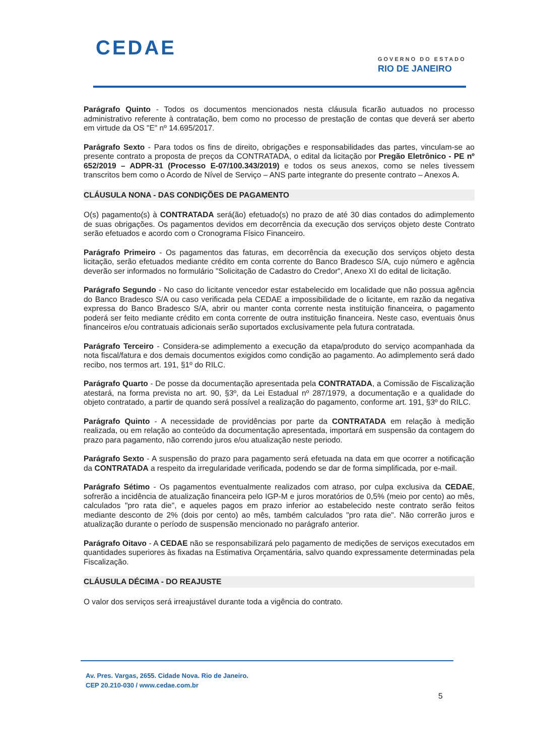CEDAE
GOVERNO DO ESTADO
RIO DE JANEIRO
Parágrafo Quinto - Todos os documentos mencionados nesta cláusula ficarão autuados no processo administrativo referente à contratação, bem como no processo de prestação de contas que deverá ser aberto em virtude da OS "E" nº 14.695/2017.
Parágrafo Sexto - Para todos os fins de direito, obrigações e responsabilidades das partes, vinculam-se ao presente contrato a proposta de preços da CONTRATADA, o edital da licitação por Pregão Eletrônico - PE nº 652/2019 – ADPR-31 (Processo E-07/100.343/2019) e todos os seus anexos, como se neles tivessem transcritos bem como o Acordo de Nível de Serviço – ANS parte integrante do presente contrato – Anexos A.
CLÁUSULA NONA - DAS CONDIÇÕES DE PAGAMENTO
O(s) pagamento(s) à CONTRATADA será(ão) efetuado(s) no prazo de até 30 dias contados do adimplemento de suas obrigações. Os pagamentos devidos em decorrência da execução dos serviços objeto deste Contrato serão efetuados e acordo com o Cronograma Físico Financeiro.
Parágrafo Primeiro - Os pagamentos das faturas, em decorrência da execução dos serviços objeto desta licitação, serão efetuados mediante crédito em conta corrente do Banco Bradesco S/A, cujo número e agência deverão ser informados no formulário "Solicitação de Cadastro do Credor", Anexo XI do edital de licitação.
Parágrafo Segundo - No caso do licitante vencedor estar estabelecido em localidade que não possua agência do Banco Bradesco S/A ou caso verificada pela CEDAE a impossibilidade de o licitante, em razão da negativa expressa do Banco Bradesco S/A, abrir ou manter conta corrente nesta instituição financeira, o pagamento poderá ser feito mediante crédito em conta corrente de outra instituição financeira. Neste caso, eventuais ônus financeiros e/ou contratuais adicionais serão suportados exclusivamente pela futura contratada.
Parágrafo Terceiro - Considera-se adimplemento a execução da etapa/produto do serviço acompanhada da nota fiscal/fatura e dos demais documentos exigidos como condição ao pagamento. Ao adimplemento será dado recibo, nos termos art. 191, §1º do RILC.
Parágrafo Quarto - De posse da documentação apresentada pela CONTRATADA, a Comissão de Fiscalização atestará, na forma prevista no art. 90, §3º, da Lei Estadual nº 287/1979, a documentação e a qualidade do objeto contratado, a partir de quando será possível a realização do pagamento, conforme art. 191, §3º do RILC.
Parágrafo Quinto - A necessidade de providências por parte da CONTRATADA em relação à medição realizada, ou em relação ao conteúdo da documentação apresentada, importará em suspensão da contagem do prazo para pagamento, não correndo juros e/ou atualização neste periodo.
Parágrafo Sexto - A suspensão do prazo para pagamento será efetuada na data em que ocorrer a notificação da CONTRATADA a respeito da irregularidade verificada, podendo se dar de forma simplificada, por e-mail.
Parágrafo Sétimo - Os pagamentos eventualmente realizados com atraso, por culpa exclusiva da CEDAE, sofrerão a incidência de atualização financeira pelo IGP-M e juros moratórios de 0,5% (meio por cento) ao mês, calculados "pro rata die", e aqueles pagos em prazo inferior ao estabelecido neste contrato serão feitos mediante desconto de 2% (dois por cento) ao mês, também calculados "pro rata die". Não correrão juros e atualização durante o período de suspensão mencionado no parágrafo anterior.
Parágrafo Oitavo - A CEDAE não se responsabilizará pelo pagamento de medições de serviços executados em quantidades superiores às fixadas na Estimativa Orçamentária, salvo quando expressamente determinadas pela Fiscalização.
CLÁUSULA DÉCIMA - DO REAJUSTE
O valor dos serviços será irreajustável durante toda a vigência do contrato.
Av. Pres. Vargas, 2655. Cidade Nova. Rio de Janeiro.
CEP 20.210-030 / www.cedae.com.br
5